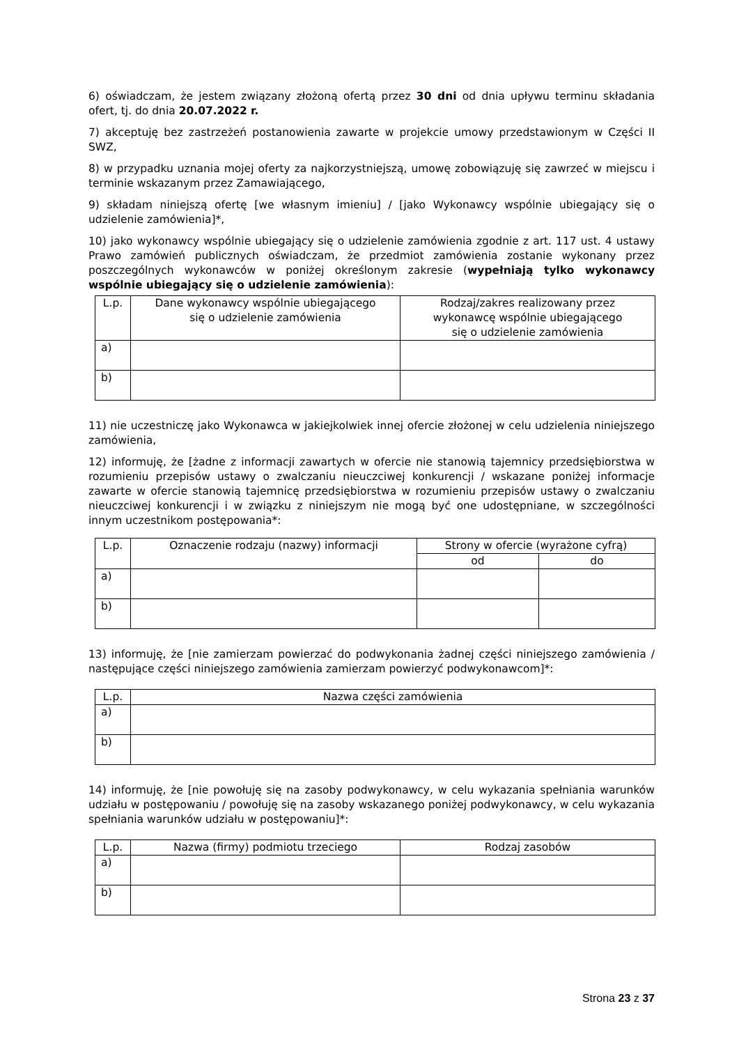6) oświadczam, że jestem związany złożoną ofertą przez 30 dni od dnia upływu terminu składania ofert, tj. do dnia 20.07.2022 r.
7) akceptuję bez zastrzeżeń postanowienia zawarte w projekcie umowy przedstawionym w Części II SWZ,
8) w przypadku uznania mojej oferty za najkorzystniejszą, umowę zobowiązuję się zawrzeć w miejscu i terminie wskazanym przez Zamawiającego,
9) składam niniejszą ofertę [we własnym imieniu] / [jako Wykonawcy wspólnie ubiegający się o udzielenie zamówienia]*,
10) jako wykonawcy wspólnie ubiegający się o udzielenie zamówienia zgodnie z art. 117 ust. 4 ustawy Prawo zamówień publicznych oświadczam, że przedmiot zamówienia zostanie wykonany przez poszczególnych wykonawców w poniżej określonym zakresie (wypełniają tylko wykonawcy wspólnie ubiegający się o udzielenie zamówienia):
| L.p. | Dane wykonawcy wspólnie ubiegającego się o udzielenie zamówienia | Rodzaj/zakres realizowany przez wykonawcę wspólnie ubiegającego się o udzielenie zamówienia |
| --- | --- | --- |
| a) | | |
| b) | | |
11) nie uczestniczę jako Wykonawca w jakiejkolwiek innej ofercie złożonej w celu udzielenia niniejszego zamówienia,
12) informuję, że [żadne z informacji zawartych w ofercie nie stanowią tajemnicy przedsiębiorstwa w rozumieniu przepisów ustawy o zwalczaniu nieuczciwej konkurencji / wskazane poniżej informacje zawarte w ofercie stanowią tajemnicę przedsiębiorstwa w rozumieniu przepisów ustawy o zwalczaniu nieuczciwej konkurencji i w związku z niniejszym nie mogą być one udostępniane, w szczególności innym uczestnikom postępowania*:
| L.p. | Oznaczenie rodzaju (nazwy) informacji | Strony w ofercie (wyrażone cyfrą) | |
| --- | --- | --- | --- |
| | | od | do |
| a) | | | |
| b) | | | |
13) informuję, że [nie zamierzam powierzać do podwykonania żadnej części niniejszego zamówienia / następujące części niniejszego zamówienia zamierzam powierzyć podwykonawcom]*:
| L.p. | Nazwa części zamówienia |
| --- | --- |
| a) | |
| b) | |
14) informuję, że [nie powołuję się na zasoby podwykonawcy, w celu wykazania spełniania warunków udziału w postępowaniu / powołuję się na zasoby wskazanego poniżej podwykonawcy, w celu wykazania spełniania warunków udziału w postępowaniu]*:
| L.p. | Nazwa (firmy) podmiotu trzeciego | Rodzaj zasobów |
| --- | --- | --- |
| a) | | |
| b) | | |
Strona 23 z 37